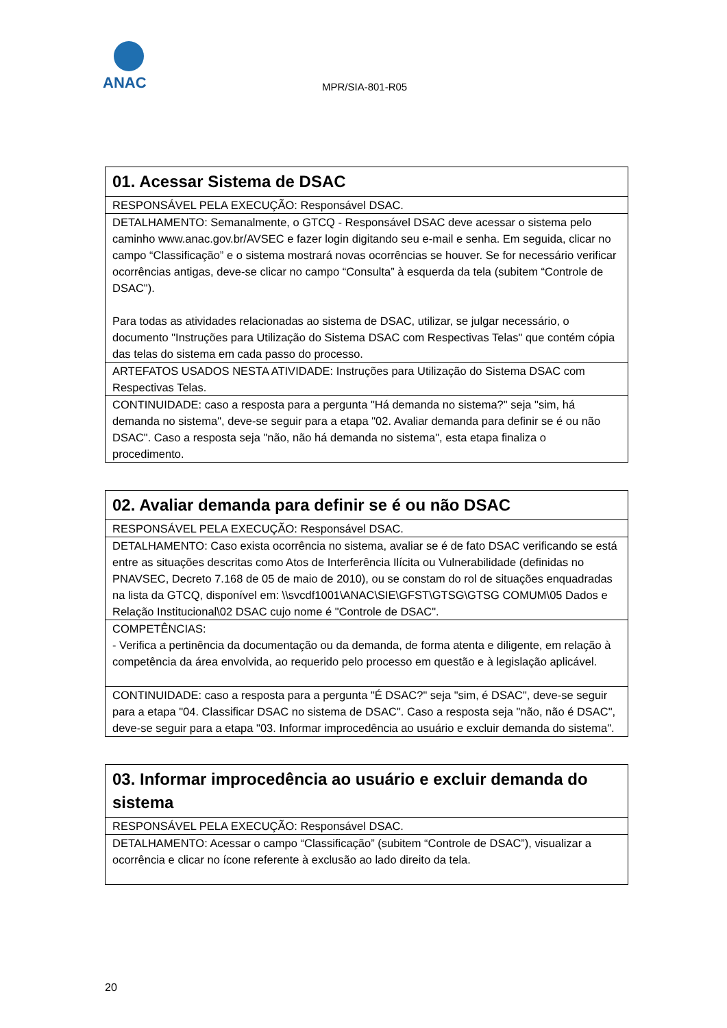ANAC
MPR/SIA-801-R05
| 01. Acessar Sistema de DSAC |
| RESPONSÁVEL PELA EXECUÇÃO: Responsável DSAC. |
| DETALHAMENTO: Semanalmente, o GTCQ - Responsável DSAC deve acessar o sistema pelo caminho www.anac.gov.br/AVSEC e fazer login digitando seu e-mail e senha. Em seguida, clicar no campo “Classificação” e o sistema mostrará novas ocorrências se houver. Se for necessário verificar ocorrências antigas, deve-se clicar no campo “Consulta” à esquerda da tela (subitem “Controle de DSAC"). Para todas as atividades relacionadas ao sistema de DSAC, utilizar, se julgar necessário, o documento "Instruções para Utilização do Sistema DSAC com Respectivas Telas" que contém cópia das telas do sistema em cada passo do processo. |
| ARTEFATOS USADOS NESTA ATIVIDADE: Instruções para Utilização do Sistema DSAC com Respectivas Telas. |
| CONTINUIDADE: caso a resposta para a pergunta "Há demanda no sistema?" seja "sim, há demanda no sistema", deve-se seguir para a etapa "02. Avaliar demanda para definir se é ou não DSAC". Caso a resposta seja "não, não há demanda no sistema", esta etapa finaliza o procedimento. |
| 02. Avaliar demanda para definir se é ou não DSAC |
| RESPONSÁVEL PELA EXECUÇÃO: Responsável DSAC. |
| DETALHAMENTO: Caso exista ocorrência no sistema, avaliar se é de fato DSAC verificando se está entre as situações descritas como Atos de Interferência Ilícita ou Vulnerabilidade (definidas no PNAVSEC, Decreto 7.168 de 05 de maio de 2010), ou se constam do rol de situações enquadradas na lista da GTCQ, disponível em: \\svcdf1001\ANAC\SIE\GFST\GTSG\GTSG COMUM\05 Dados e Relação Institucional\02 DSAC cujo nome é "Controle de DSAC". |
| COMPETÊNCIAS: - Verifica a pertinência da documentação ou da demanda, de forma atenta e diligente, em relação à competência da área envolvida, ao requerido pelo processo em questão e à legislação aplicável. |
| CONTINUIDADE: caso a resposta para a pergunta "É DSAC?" seja "sim, é DSAC", deve-se seguir para a etapa "04. Classificar DSAC no sistema de DSAC". Caso a resposta seja "não, não é DSAC", deve-se seguir para a etapa "03. Informar improcedência ao usuário e excluir demanda do sistema". |
| 03. Informar improcedência ao usuário e excluir demanda do sistema |
| RESPONSÁVEL PELA EXECUÇÃO: Responsável DSAC. |
| DETALHAMENTO: Acessar o campo “Classificação” (subitem “Controle de DSAC”), visualizar a ocorrência e clicar no ícone referente à exclusão ao lado direito da tela. |
20